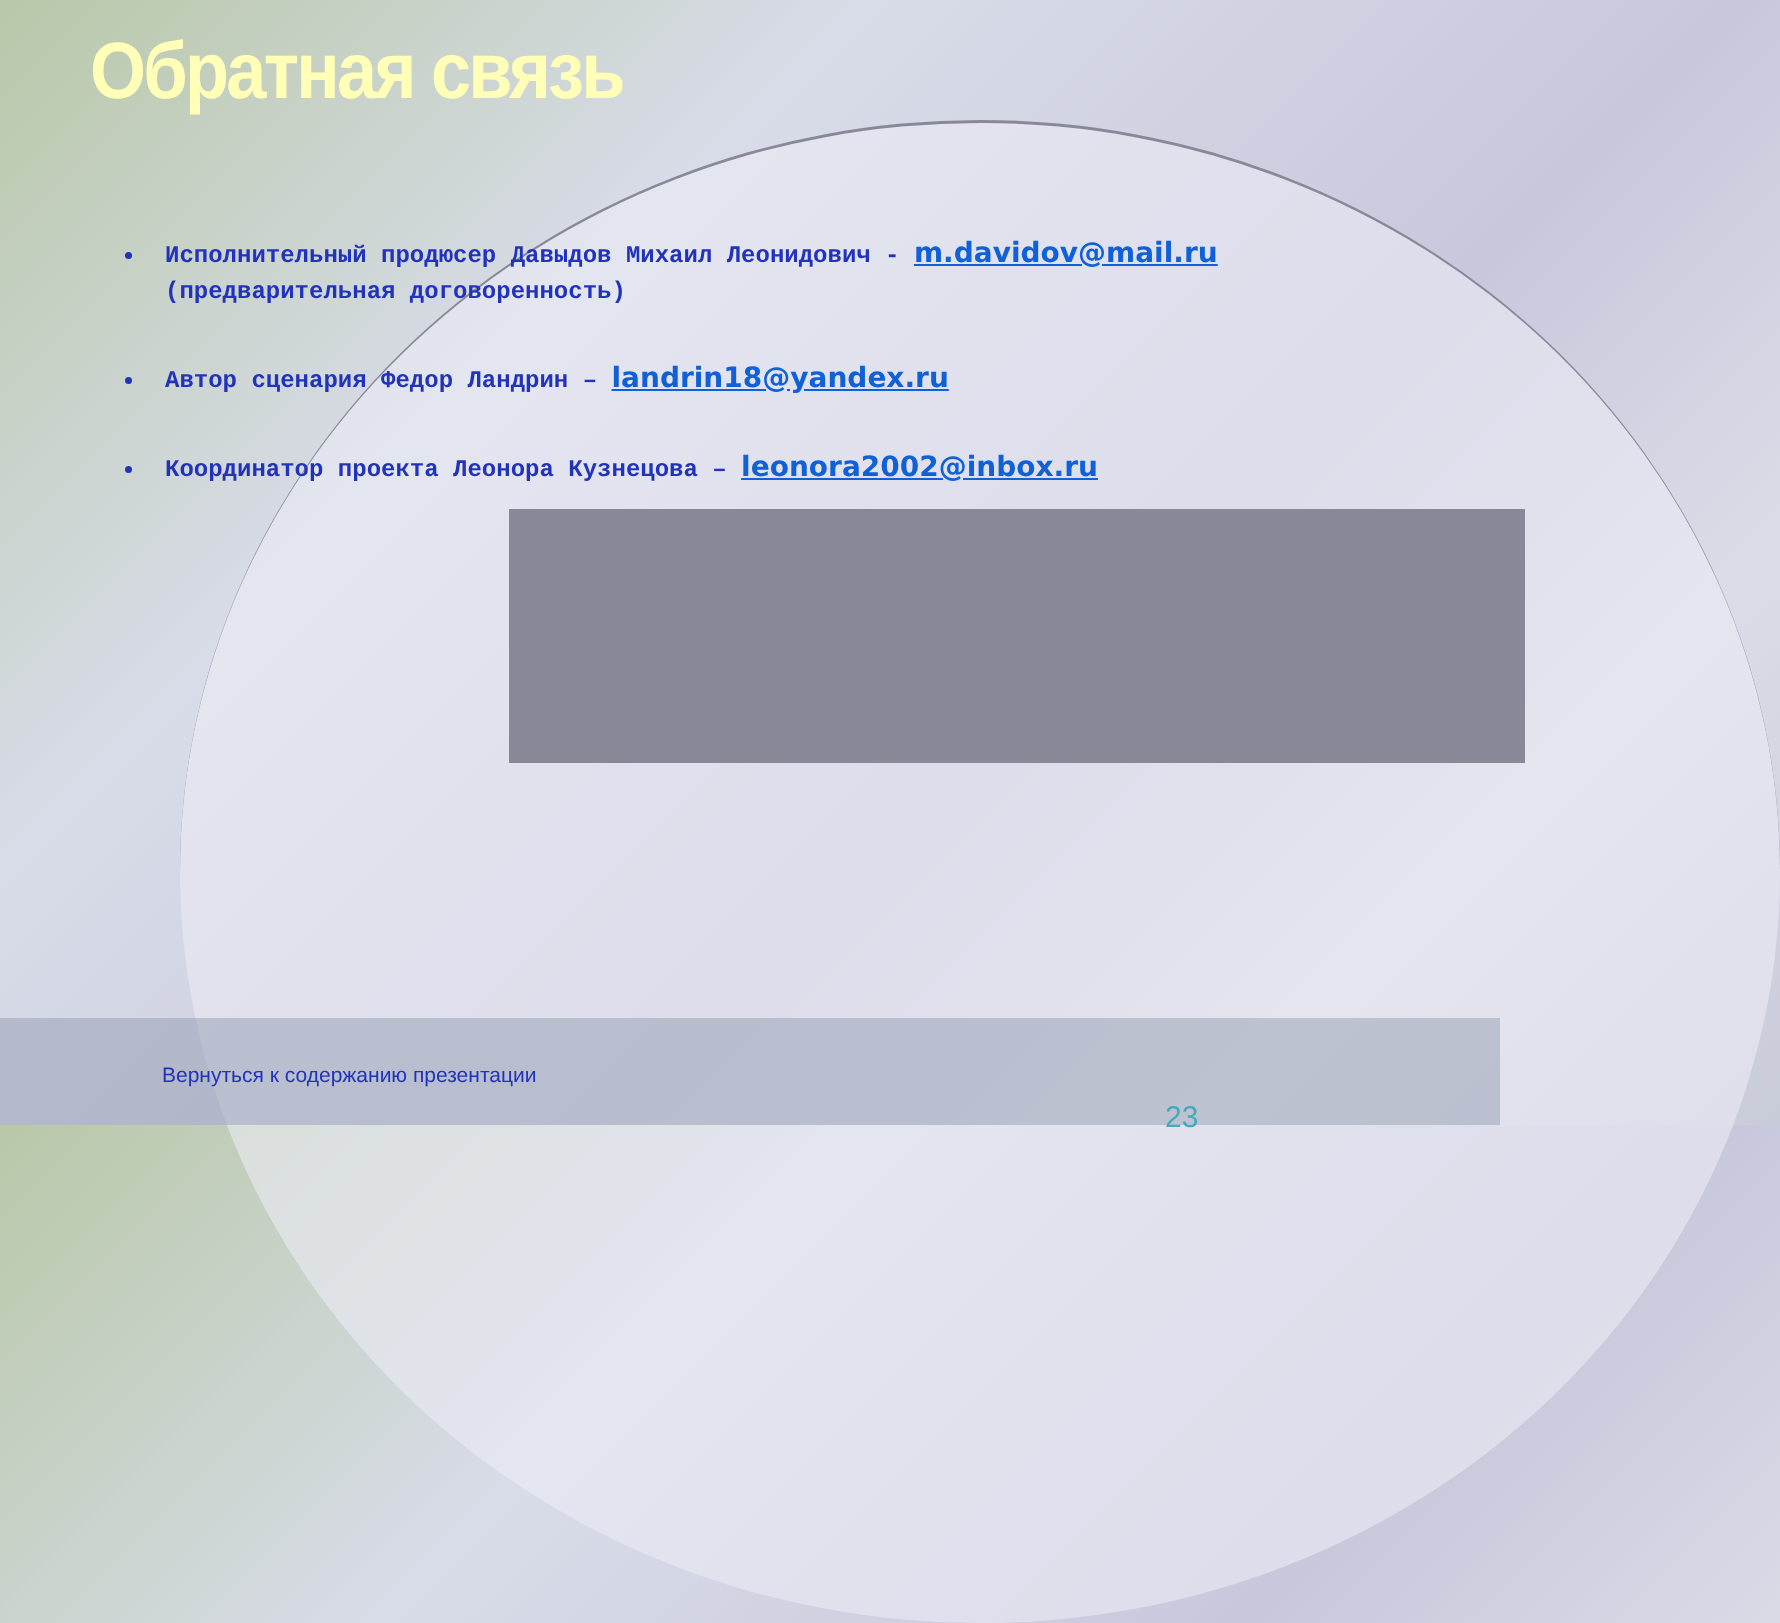Обратная связь
Исполнительный продюсер Давыдов Михаил Леонидович - m.davidov@mail.ru (предварительная договоренность)
Автор сценария Федор Ландрин – landrin18@yandex.ru
Координатор проекта Леонора Кузнецова – leonora2002@inbox.ru
Вернуться к содержанию презентации
23